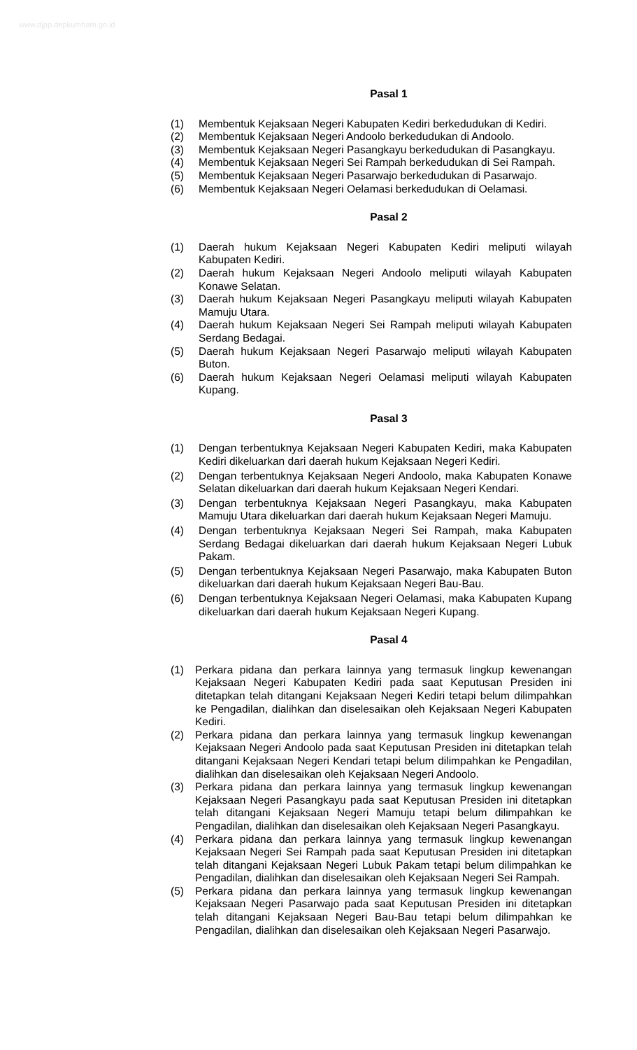www.djpp.depkumham.go.id
Pasal 1
(1) Membentuk Kejaksaan Negeri Kabupaten Kediri berkedudukan di Kediri.
(2) Membentuk Kejaksaan Negeri Andoolo berkedudukan di Andoolo.
(3) Membentuk Kejaksaan Negeri Pasangkayu berkedudukan di Pasangkayu.
(4) Membentuk Kejaksaan Negeri Sei Rampah berkedudukan di Sei Rampah.
(5) Membentuk Kejaksaan Negeri Pasarwajo berkedudukan di Pasarwajo.
(6) Membentuk Kejaksaan Negeri Oelamasi berkedudukan di Oelamasi.
Pasal 2
(1) Daerah hukum Kejaksaan Negeri Kabupaten Kediri meliputi wilayah Kabupaten Kediri.
(2) Daerah hukum Kejaksaan Negeri Andoolo meliputi wilayah Kabupaten Konawe Selatan.
(3) Daerah hukum Kejaksaan Negeri Pasangkayu meliputi wilayah Kabupaten Mamuju Utara.
(4) Daerah hukum Kejaksaan Negeri Sei Rampah meliputi wilayah Kabupaten Serdang Bedagai.
(5) Daerah hukum Kejaksaan Negeri Pasarwajo meliputi wilayah Kabupaten Buton.
(6) Daerah hukum Kejaksaan Negeri Oelamasi meliputi wilayah Kabupaten Kupang.
Pasal 3
(1) Dengan terbentuknya Kejaksaan Negeri Kabupaten Kediri, maka Kabupaten Kediri dikeluarkan dari daerah hukum Kejaksaan Negeri Kediri.
(2) Dengan terbentuknya Kejaksaan Negeri Andoolo, maka Kabupaten Konawe Selatan dikeluarkan dari daerah hukum Kejaksaan Negeri Kendari.
(3) Dengan terbentuknya Kejaksaan Negeri Pasangkayu, maka Kabupaten Mamuju Utara dikeluarkan dari daerah hukum Kejaksaan Negeri Mamuju.
(4) Dengan terbentuknya Kejaksaan Negeri Sei Rampah, maka Kabupaten Serdang Bedagai dikeluarkan dari daerah hukum Kejaksaan Negeri Lubuk Pakam.
(5) Dengan terbentuknya Kejaksaan Negeri Pasarwajo, maka Kabupaten Buton dikeluarkan dari daerah hukum Kejaksaan Negeri Bau-Bau.
(6) Dengan terbentuknya Kejaksaan Negeri Oelamasi, maka Kabupaten Kupang dikeluarkan dari daerah hukum Kejaksaan Negeri Kupang.
Pasal 4
(1) Perkara pidana dan perkara lainnya yang termasuk lingkup kewenangan Kejaksaan Negeri Kabupaten Kediri pada saat Keputusan Presiden ini ditetapkan telah ditangani Kejaksaan Negeri Kediri tetapi belum dilimpahkan ke Pengadilan, dialihkan dan diselesaikan oleh Kejaksaan Negeri Kabupaten Kediri.
(2) Perkara pidana dan perkara lainnya yang termasuk lingkup kewenangan Kejaksaan Negeri Andoolo pada saat Keputusan Presiden ini ditetapkan telah ditangani Kejaksaan Negeri Kendari tetapi belum dilimpahkan ke Pengadilan, dialihkan dan diselesaikan oleh Kejaksaan Negeri Andoolo.
(3) Perkara pidana dan perkara lainnya yang termasuk lingkup kewenangan Kejaksaan Negeri Pasangkayu pada saat Keputusan Presiden ini ditetapkan telah ditangani Kejaksaan Negeri Mamuju tetapi belum dilimpahkan ke Pengadilan, dialihkan dan diselesaikan oleh Kejaksaan Negeri Pasangkayu.
(4) Perkara pidana dan perkara lainnya yang termasuk lingkup kewenangan Kejaksaan Negeri Sei Rampah pada saat Keputusan Presiden ini ditetapkan telah ditangani Kejaksaan Negeri Lubuk Pakam tetapi belum dilimpahkan ke Pengadilan, dialihkan dan diselesaikan oleh Kejaksaan Negeri Sei Rampah.
(5) Perkara pidana dan perkara lainnya yang termasuk lingkup kewenangan Kejaksaan Negeri Pasarwajo pada saat Keputusan Presiden ini ditetapkan telah ditangani Kejaksaan Negeri Bau-Bau tetapi belum dilimpahkan ke Pengadilan, dialihkan dan diselesaikan oleh Kejaksaan Negeri Pasarwajo.